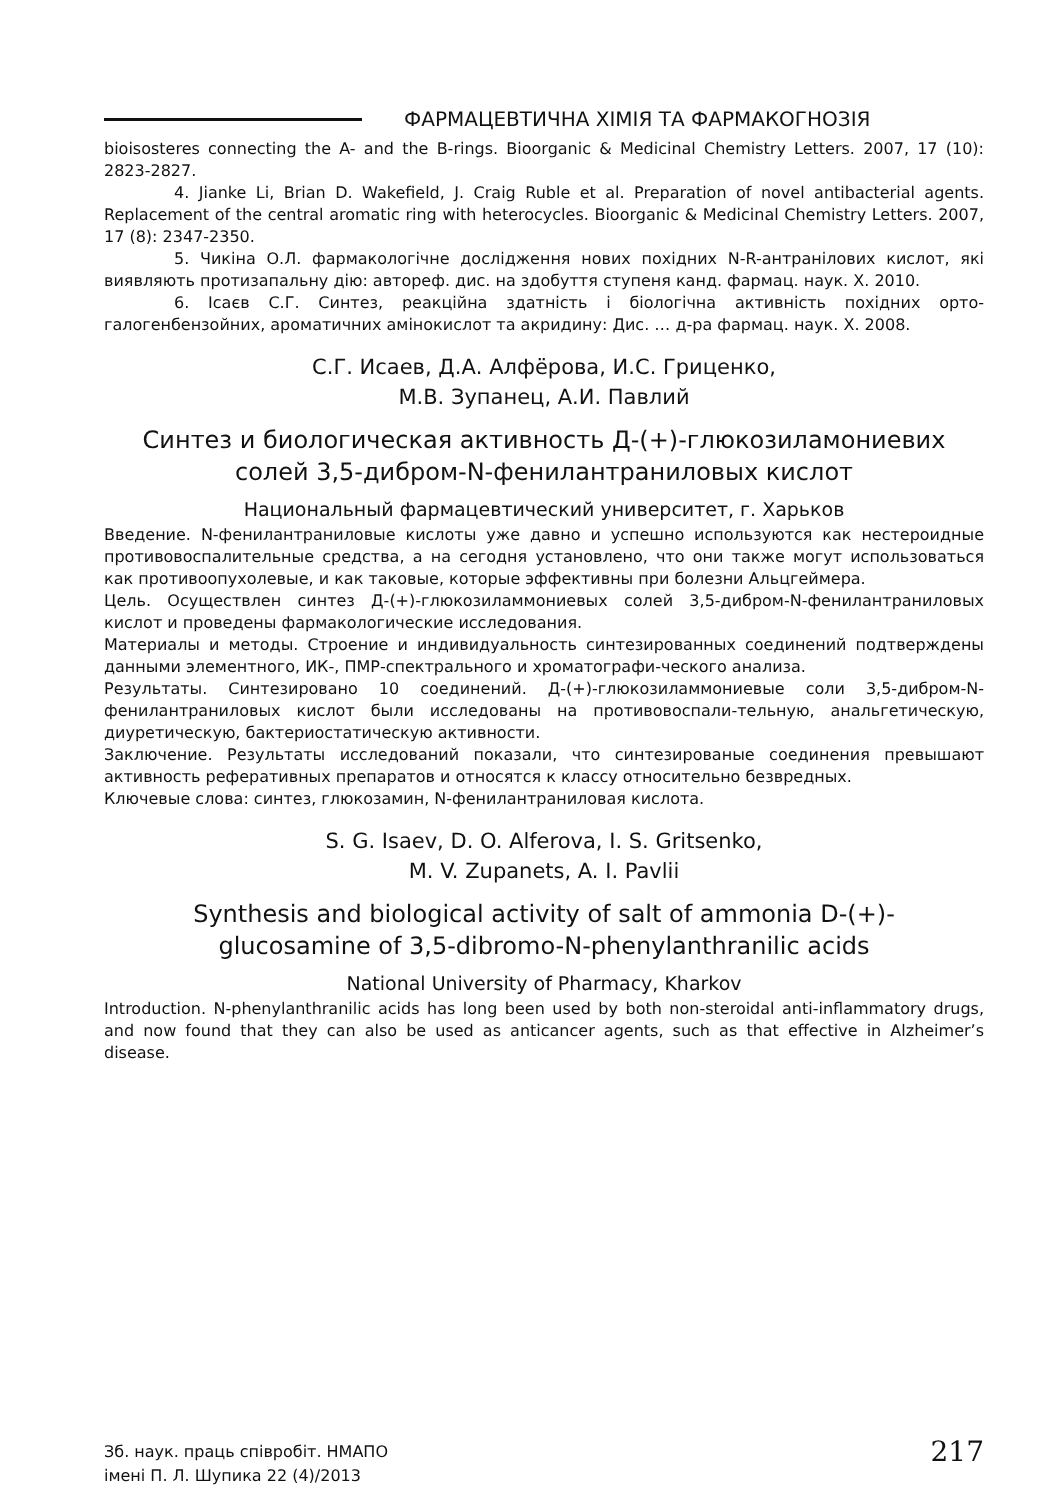ФАРМАЦЕВТИЧНА ХІМІЯ ТА ФАРМАКОГНОЗІЯ
bioisosteres connecting the A- and the B-rings. Bioorganic & Medicinal Chemistry Letters. 2007, 17 (10): 2823-2827.
4. Jianke Li, Brian D. Wakefield, J. Craig Ruble et al. Preparation of novel antibacterial agents. Replacement of the central aromatic ring with heterocycles. Bioorganic & Medicinal Chemistry Letters. 2007, 17 (8): 2347-2350.
5. Чикіна О.Л. фармакологічне дослідження нових похідних N-R-антранілових кислот, які виявляють протизапальну дію: автореф. дис. на здобуття ступеня канд. фармац. наук. Х. 2010.
6. Ісаєв С.Г. Синтез, реакційна здатність і біологічна активність похідних орто-галогенбензойних, ароматичних амінокислот та акридину: Дис. … д-ра фармац. наук. Х. 2008.
С.Г. Исаев, Д.А. Алфёрова, И.С. Гриценко,
М.В. Зупанец, А.И. Павлий
Синтез и биологическая активность Д-(+)-глюкозиламониевих
солей 3,5-дибром-N-фенилантраниловых кислот
Национальный фармацевтический университет, г. Харьков
Введение. N-фенилантраниловые кислоты уже давно и успешно используются как нестероидные противовоспалительные средства, а на сегодня установлено, что они также могут использоваться как противоопухолевые, и как таковые, которые эффективны при болезни Альцгеймера.
Цель. Осуществлен синтез Д-(+)-глюкозиламмониевых солей 3,5-дибром-N-фенилантраниловых кислот и проведены фармакологические исследования.
Материалы и методы. Строение и индивидуальность синтезированных соединений подтверждены данными элементного, ИК-, ПМР-спектрального и хроматографи-ческого анализа.
Результаты. Синтезировано 10 соединений. Д-(+)-глюкозиламмониевые соли 3,5-дибром-N-фенилантраниловых кислот были исследованы на противовоспали-тельную, анальгетическую, диуретическую, бактериостатическую активности.
Заключение. Результаты исследований показали, что синтезированые соединения превышают активность реферативных препаратов и относятся к классу относительно безвредных.
Ключевые слова: синтез, глюкозамин, N-фенилантраниловая кислота.
S. G. Isaev, D. O. Alferova, I. S. Gritsenko,
M. V. Zupanets, A. I. Pavlii
Synthesis and biological activity of salt of ammonia D-(+)-
glucosamine of 3,5-dibromo-N-phenylanthranilic acids
National University of Pharmacy, Kharkov
Introduction. N-phenylanthranilic acids has long been used by both non-steroidal anti-inflammatory drugs, and now found that they can also be used as anticancer agents, such as that effective in Alzheimer’s disease.
Зб. наук. праць співробіт. НМАПО
імені П. Л. Шупика 22 (4)/2013
217